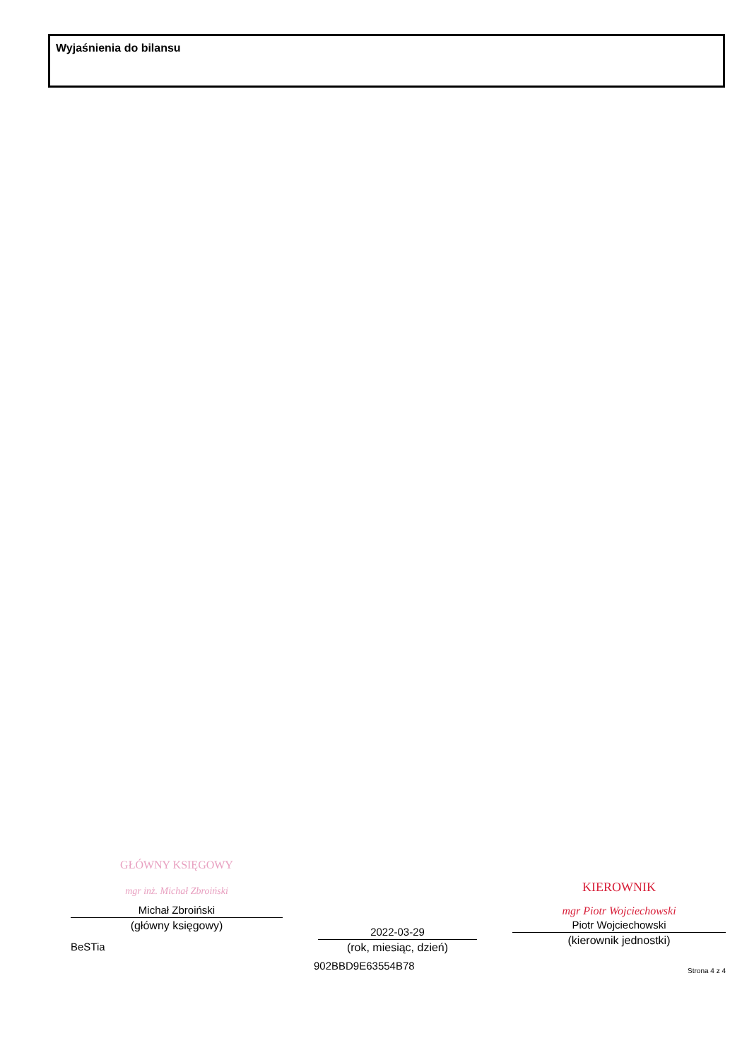Wyjaśnienia do bilansu
GŁÓWNY KSIĘGOWY
mgr inż. Michał Zbroiński
Michał Zbroiński
(główny księgowy)
BeSTia
2022-03-29
(rok, miesiąc, dzień)
902BBD9E63554B78
KIEROWNIK
mgr Piotr Wojciechowski
Piotr Wojciechowski
(kierownik jednostki)
Strona 4 z 4